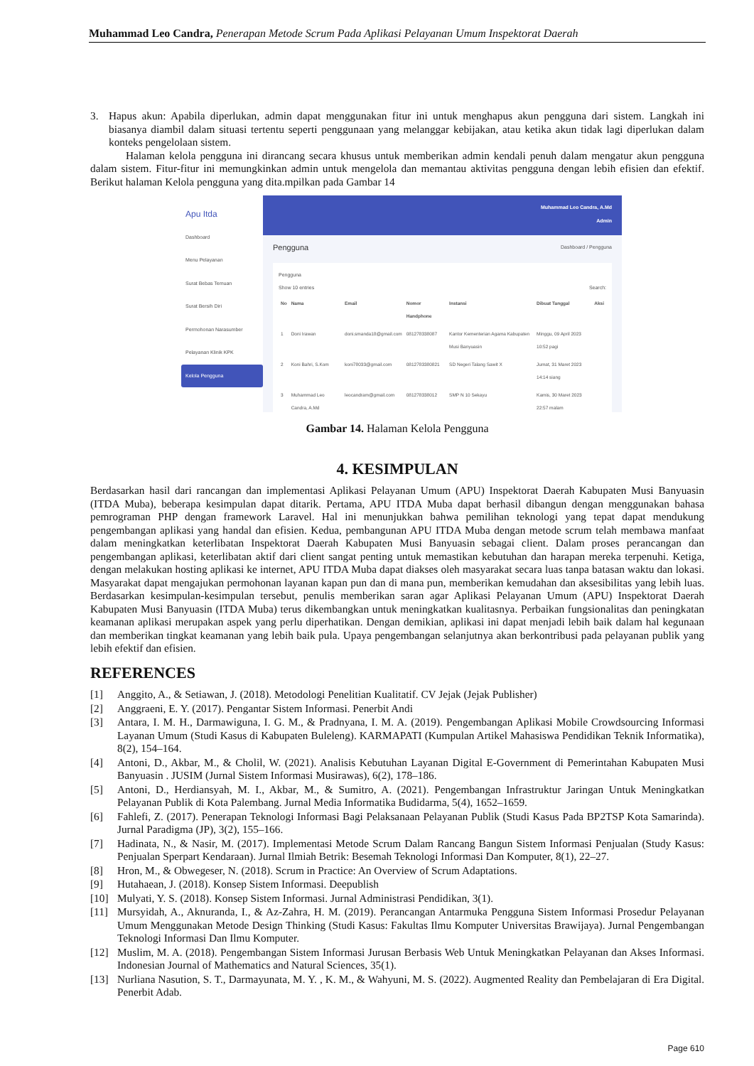Muhammad Leo Candra, Penerapan Metode Scrum Pada Aplikasi Pelayanan Umum Inspektorat Daerah
3. Hapus akun: Apabila diperlukan, admin dapat menggunakan fitur ini untuk menghapus akun pengguna dari sistem. Langkah ini biasanya diambil dalam situasi tertentu seperti penggunaan yang melanggar kebijakan, atau ketika akun tidak lagi diperlukan dalam konteks pengelolaan sistem.
Halaman kelola pengguna ini dirancang secara khusus untuk memberikan admin kendali penuh dalam mengatur akun pengguna dalam sistem. Fitur-fitur ini memungkinkan admin untuk mengelola dan memantau aktivitas pengguna dengan lebih efisien dan efektif. Berikut halaman Kelola pengguna yang dita.mpilkan pada Gambar 14
Apu Itda
Dashboard
Menu Pelayanan
Surat Bebas Temuan
Surat Bersih Diri
Permohonan Narasumber
Pelayanan Klinik KPK
Kelola Pengguna
Muhammad Leo Candra, A.Md
Admin
Pengguna Dashboard / Pengguna
Pengguna
Show 10 entries Search:
| No | Nama | Email | Nomor Handphone | Instansi | Dibuat Tanggal | Aksi |
| --- | --- | --- | --- | --- | --- | --- |
| 1 | Doni Irawan | doni.smanda18@gmail.com | 081278338087 | Kantor Kementerian Agama Kabupaten Musi Banyuasin | Minggu, 09 April 2023 10:52 pagi | |
| 2 | Koni Bahri, S.Kom | koni78033@gmail.com | 0812783380821 | SD Negeri Talang Sawit X | Jumat, 31 Maret 2023 14:14 siang | |
| 3 | Muhammad Leo Candra, A.Md | leocandram@gmail.com | 081278338012 | SMP N 10 Sekayu | Kamis, 30 Maret 2023 22:57 malam | |
Gambar 14. Halaman Kelola Pengguna
4. KESIMPULAN
Berdasarkan hasil dari rancangan dan implementasi Aplikasi Pelayanan Umum (APU) Inspektorat Daerah Kabupaten Musi Banyuasin (ITDA Muba), beberapa kesimpulan dapat ditarik. Pertama, APU ITDA Muba dapat berhasil dibangun dengan menggunakan bahasa pemrograman PHP dengan framework Laravel. Hal ini menunjukkan bahwa pemilihan teknologi yang tepat dapat mendukung pengembangan aplikasi yang handal dan efisien. Kedua, pembangunan APU ITDA Muba dengan metode scrum telah membawa manfaat dalam meningkatkan keterlibatan Inspektorat Daerah Kabupaten Musi Banyuasin sebagai client. Dalam proses perancangan dan pengembangan aplikasi, keterlibatan aktif dari client sangat penting untuk memastikan kebutuhan dan harapan mereka terpenuhi. Ketiga, dengan melakukan hosting aplikasi ke internet, APU ITDA Muba dapat diakses oleh masyarakat secara luas tanpa batasan waktu dan lokasi. Masyarakat dapat mengajukan permohonan layanan kapan pun dan di mana pun, memberikan kemudahan dan aksesibilitas yang lebih luas. Berdasarkan kesimpulan-kesimpulan tersebut, penulis memberikan saran agar Aplikasi Pelayanan Umum (APU) Inspektorat Daerah Kabupaten Musi Banyuasin (ITDA Muba) terus dikembangkan untuk meningkatkan kualitasnya. Perbaikan fungsionalitas dan peningkatan keamanan aplikasi merupakan aspek yang perlu diperhatikan. Dengan demikian, aplikasi ini dapat menjadi lebih baik dalam hal kegunaan dan memberikan tingkat keamanan yang lebih baik pula. Upaya pengembangan selanjutnya akan berkontribusi pada pelayanan publik yang lebih efektif dan efisien.
REFERENCES
[1] Anggito, A., & Setiawan, J. (2018). Metodologi Penelitian Kualitatif. CV Jejak (Jejak Publisher)
[2] Anggraeni, E. Y. (2017). Pengantar Sistem Informasi. Penerbit Andi
[3] Antara, I. M. H., Darmawiguna, I. G. M., & Pradnyana, I. M. A. (2019). Pengembangan Aplikasi Mobile Crowdsourcing Informasi Layanan Umum (Studi Kasus di Kabupaten Buleleng). KARMAPATI (Kumpulan Artikel Mahasiswa Pendidikan Teknik Informatika), 8(2), 154–164.
[4] Antoni, D., Akbar, M., & Cholil, W. (2021). Analisis Kebutuhan Layanan Digital E-Government di Pemerintahan Kabupaten Musi Banyuasin . JUSIM (Jurnal Sistem Informasi Musirawas), 6(2), 178–186.
[5] Antoni, D., Herdiansyah, M. I., Akbar, M., & Sumitro, A. (2021). Pengembangan Infrastruktur Jaringan Untuk Meningkatkan Pelayanan Publik di Kota Palembang. Jurnal Media Informatika Budidarma, 5(4), 1652–1659.
[6] Fahlefi, Z. (2017). Penerapan Teknologi Informasi Bagi Pelaksanaan Pelayanan Publik (Studi Kasus Pada BP2TSP Kota Samarinda). Jurnal Paradigma (JP), 3(2), 155–166.
[7] Hadinata, N., & Nasir, M. (2017). Implementasi Metode Scrum Dalam Rancang Bangun Sistem Informasi Penjualan (Study Kasus: Penjualan Sperpart Kendaraan). Jurnal Ilmiah Betrik: Besemah Teknologi Informasi Dan Komputer, 8(1), 22–27.
[8] Hron, M., & Obwegeser, N. (2018). Scrum in Practice: An Overview of Scrum Adaptations.
[9] Hutahaean, J. (2018). Konsep Sistem Informasi. Deepublish
[10] Mulyati, Y. S. (2018). Konsep Sistem Informasi. Jurnal Administrasi Pendidikan, 3(1).
[11] Mursyidah, A., Aknuranda, I., & Az-Zahra, H. M. (2019). Perancangan Antarmuka Pengguna Sistem Informasi Prosedur Pelayanan Umum Menggunakan Metode Design Thinking (Studi Kasus: Fakultas Ilmu Komputer Universitas Brawijaya). Jurnal Pengembangan Teknologi Informasi Dan Ilmu Komputer.
[12] Muslim, M. A. (2018). Pengembangan Sistem Informasi Jurusan Berbasis Web Untuk Meningkatkan Pelayanan dan Akses Informasi. Indonesian Journal of Mathematics and Natural Sciences, 35(1).
[13] Nurliana Nasution, S. T., Darmayunata, M. Y. , K. M., & Wahyuni, M. S. (2022). Augmented Reality dan Pembelajaran di Era Digital. Penerbit Adab.
Page 610